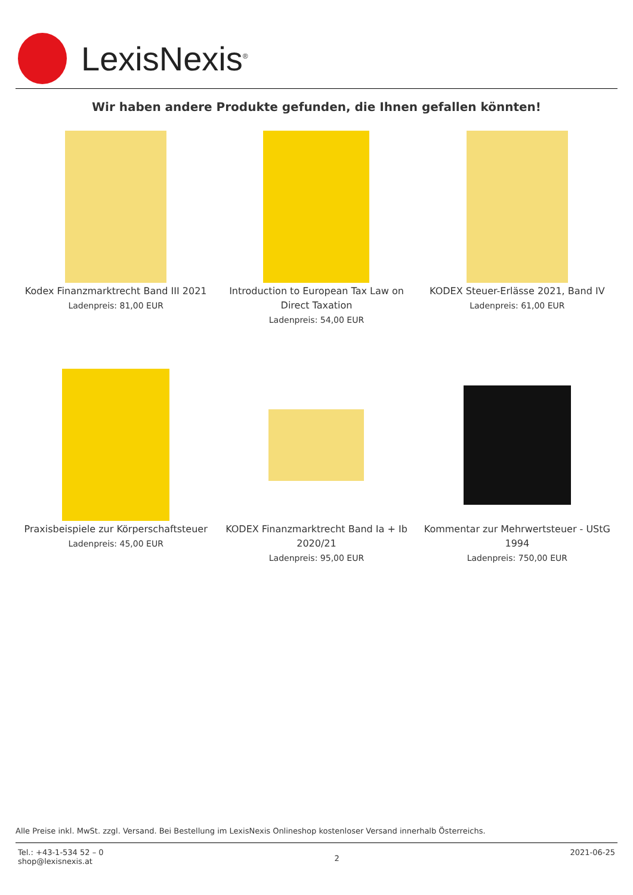LexisNexis<sup>®</sup>
Wir haben andere Produkte gefunden, die Ihnen gefallen könnten!
Kodex Finanzmarktrecht Band III 2021
Ladenpreis: 81,00 EUR
Introduction to European Tax Law on Direct Taxation
Ladenpreis: 54,00 EUR
KODEX Steuer-Erlässe 2021, Band IV
Ladenpreis: 61,00 EUR
Praxisbeispiele zur Körperschaftsteuer
Ladenpreis: 45,00 EUR
KODEX Finanzmarktrecht Band Ia + Ib 2020/21
Ladenpreis: 95,00 EUR
Kommentar zur Mehrwertsteuer - UStG 1994
Ladenpreis: 750,00 EUR
Alle Preise inkl. MwSt. zzgl. Versand. Bei Bestellung im LexisNexis Onlineshop kostenloser Versand innerhalb Österreichs.
Tel.: +43-1-534 52 – 0
shop@lexisnexis.at
2
2021-06-25